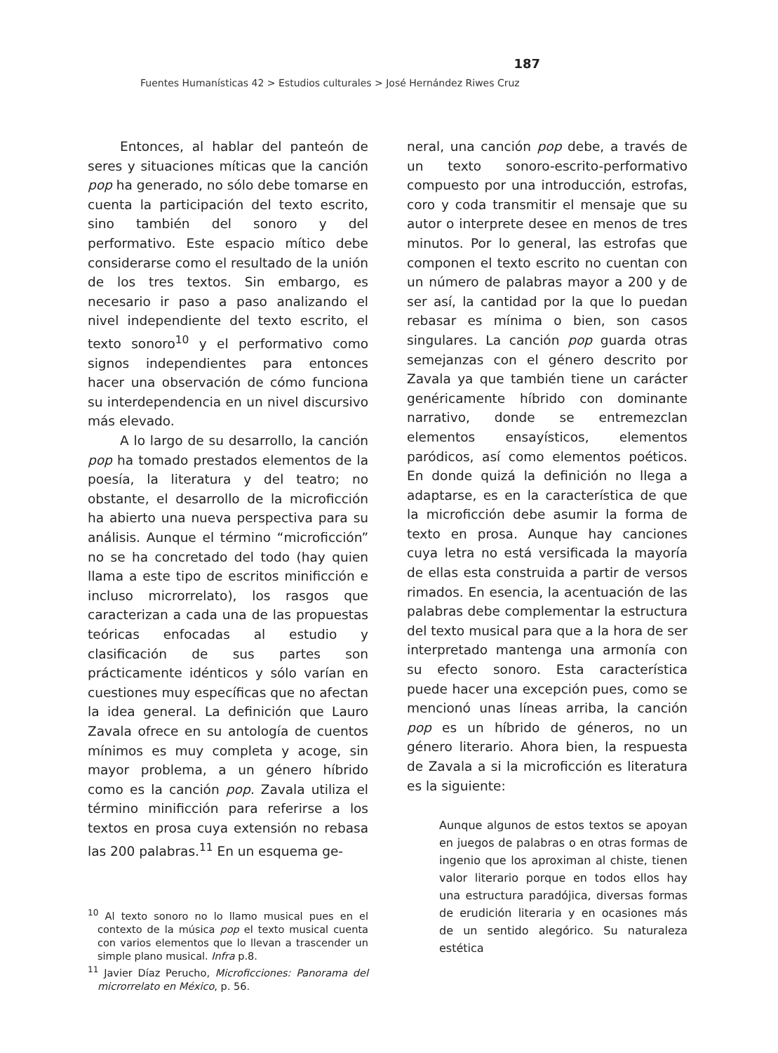187
Fuentes Humanísticas 42 > Estudios culturales > José Hernández Riwes Cruz
Entonces, al hablar del panteón de seres y situaciones míticas que la canción pop ha generado, no sólo debe tomarse en cuenta la participación del texto escrito, sino también del sonoro y del performativo. Este espacio mítico debe considerarse como el resultado de la unión de los tres textos. Sin embargo, es necesario ir paso a paso analizando el nivel independiente del texto escrito, el texto sonoro<sup>10</sup> y el performativo como signos independientes para entonces hacer una observación de cómo funciona su interdependencia en un nivel discursivo más elevado.
A lo largo de su desarrollo, la canción pop ha tomado prestados elementos de la poesía, la literatura y del teatro; no obstante, el desarrollo de la microficción ha abierto una nueva perspectiva para su análisis. Aunque el término “microficción” no se ha concretado del todo (hay quien llama a este tipo de escritos minificción e incluso microrrelato), los rasgos que caracterizan a cada una de las propuestas teóricas enfocadas al estudio y clasificación de sus partes son prácticamente idénticos y sólo varían en cuestiones muy específicas que no afectan la idea general. La definición que Lauro Zavala ofrece en su antología de cuentos mínimos es muy completa y acoge, sin mayor problema, a un género híbrido como es la canción pop. Zavala utiliza el término minificción para referirse a los textos en prosa cuya extensión no rebasa las 200 palabras.<sup>11</sup> En un esquema ge-
<sup>10</sup> Al texto sonoro no lo llamo musical pues en el contexto de la música pop el texto musical cuenta con varios elementos que lo llevan a trascender un simple plano musical. Infra p.8.
<sup>11</sup> Javier Díaz Perucho, Microficciones: Panorama del microrrelato en México, p. 56.
neral, una canción pop debe, a través de un texto sonoro-escrito-performativo compuesto por una introducción, estrofas, coro y coda transmitir el mensaje que su autor o interprete desee en menos de tres minutos. Por lo general, las estrofas que componen el texto escrito no cuentan con un número de palabras mayor a 200 y de ser así, la cantidad por la que lo puedan rebasar es mínima o bien, son casos singulares. La canción pop guarda otras semejanzas con el género descrito por Zavala ya que también tiene un carácter genéricamente híbrido con dominante narrativo, donde se entremezclan elementos ensayísticos, elementos paródicos, así como elementos poéticos. En donde quizá la definición no llega a adaptarse, es en la característica de que la microficción debe asumir la forma de texto en prosa. Aunque hay canciones cuya letra no está versificada la mayoría de ellas esta construida a partir de versos rimados. En esencia, la acentuación de las palabras debe complementar la estructura del texto musical para que a la hora de ser interpretado mantenga una armonía con su efecto sonoro. Esta característica puede hacer una excepción pues, como se mencionó unas líneas arriba, la canción pop es un híbrido de géneros, no un género literario. Ahora bien, la respuesta de Zavala a si la microficción es literatura es la siguiente:
Aunque algunos de estos textos se apoyan en juegos de palabras o en otras formas de ingenio que los aproximan al chiste, tienen valor literario porque en todos ellos hay una estructura paradójica, diversas formas de erudición literaria y en ocasiones más de un sentido alegórico. Su naturaleza estética